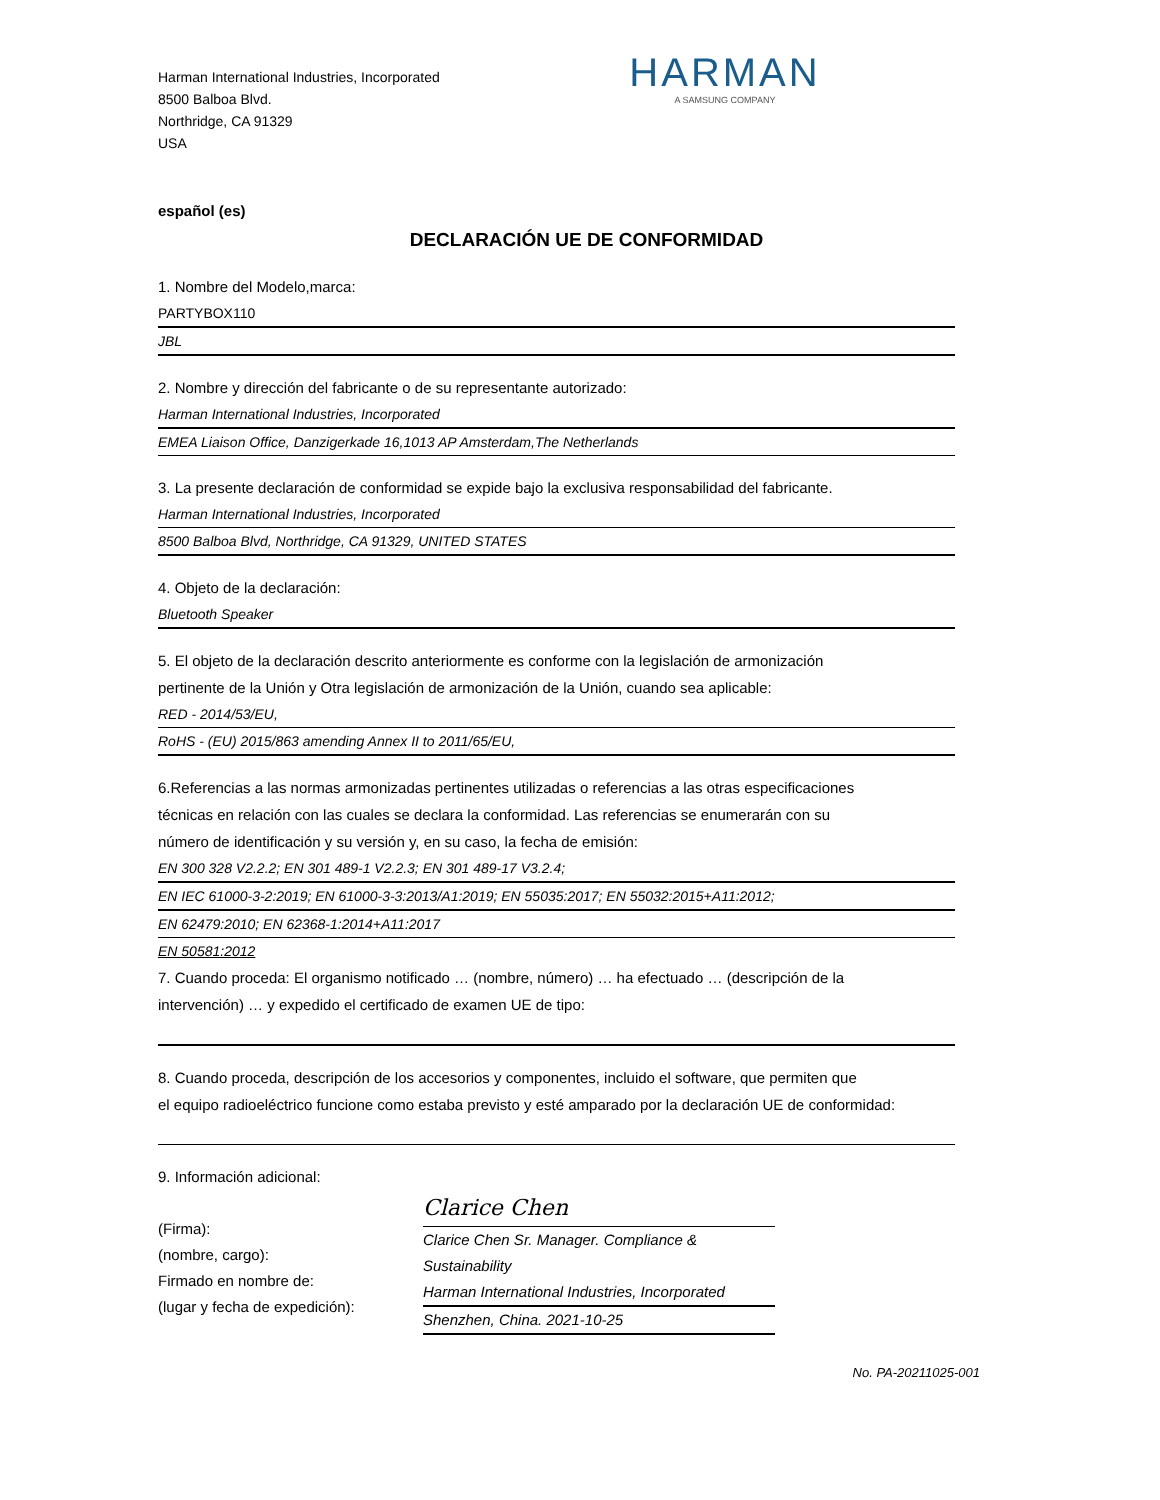Harman International Industries, Incorporated
8500 Balboa Blvd.
Northridge, CA 91329
USA
HARMAN
A SAMSUNG COMPANY
español (es)
DECLARACIÓN UE DE CONFORMIDAD
1. Nombre del Modelo,marca:
PARTYBOX110
JBL
2. Nombre y dirección del fabricante o de su representante autorizado:
Harman International Industries, Incorporated
EMEA Liaison Office, Danzigerkade 16,1013 AP Amsterdam,The Netherlands
3. La presente declaración de conformidad se expide bajo la exclusiva responsabilidad del fabricante.
Harman International Industries, Incorporated
8500 Balboa Blvd, Northridge, CA 91329, UNITED STATES
4. Objeto de la declaración:
Bluetooth Speaker
5. El objeto de la declaración descrito anteriormente es conforme con la legislación de armonización
pertinente de la Unión y Otra legislación de armonización de la Unión, cuando sea aplicable:
RED - 2014/53/EU,
RoHS - (EU) 2015/863 amending Annex II to 2011/65/EU,
6.Referencias a las normas armonizadas pertinentes utilizadas o referencias a las otras especificaciones
técnicas en relación con las cuales se declara la conformidad. Las referencias se enumerarán con su
número de identificación y su versión y, en su caso, la fecha de emisión:
EN 300 328 V2.2.2; EN 301 489-1 V2.2.3; EN 301 489-17 V3.2.4;
EN IEC 61000-3-2:2019; EN 61000-3-3:2013/A1:2019; EN 55035:2017; EN 55032:2015+A11:2012;
EN 62479:2010; EN 62368-1:2014+A11:2017
EN 50581:2012
7. Cuando proceda: El organismo notificado … (nombre, número) … ha efectuado … (descripción de la
intervención) … y expedido el certificado de examen UE de tipo:
8. Cuando proceda, descripción de los accesorios y componentes, incluido el software, que permiten que
el equipo radioeléctrico funcione como estaba previsto y esté amparado por la declaración UE de conformidad:
9. Información adicional:
(Firma):
(nombre, cargo):
Firmado en nombre de:
(lugar y fecha de expedición):
Clarice Chen
Clarice Chen Sr. Manager. Compliance & Sustainability
Harman International Industries, Incorporated
Shenzhen, China. 2021-10-25
No. PA-20211025-001